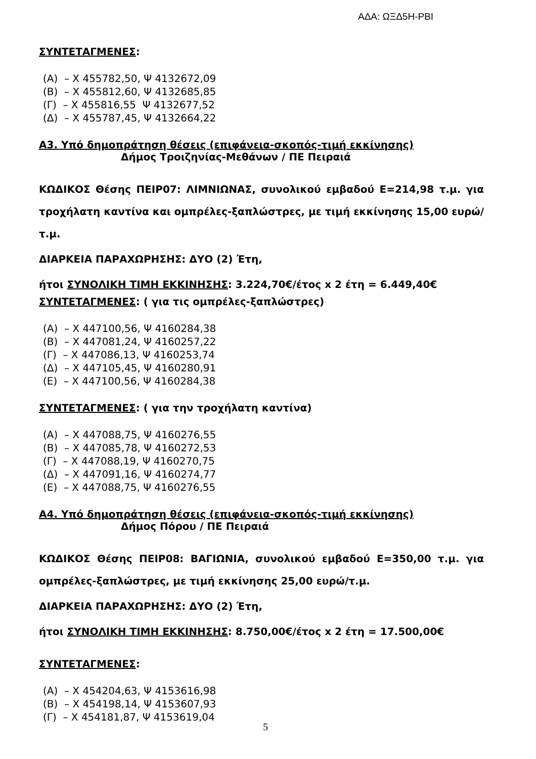ΑΔΑ: ΩΞΔ5Η-ΡΒΙ
ΣΥΝΤΕΤΑΓΜΕΝΕΣ:
(Α) – Χ 455782,50, Ψ 4132672,09
(Β) – Χ 455812,60, Ψ 4132685,85
(Γ) – Χ 455816,55 Ψ 4132677,52
(Δ) – Χ 455787,45, Ψ 4132664,22
Α3. Υπό δημοπράτηση θέσεις (επιφάνεια-σκοπός-τιμή εκκίνησης)
Δήμος Τροιζηνίας-Μεθάνων / ΠΕ Πειραιά
ΚΩΔΙΚΟΣ Θέσης ΠΕΙΡ07: ΛΙΜΝΙΩΝΑΣ, συνολικού εμβαδού Ε=214,98 τ.μ. για τροχήλατη καντίνα και ομπρέλες-ξαπλώστρες, με τιμή εκκίνησης 15,00 ευρώ/τ.μ.
ΔΙΑΡΚΕΙΑ ΠΑΡΑΧΩΡΗΣΗΣ: ΔΥΟ (2) Έτη,
ήτοι ΣΥΝΟΛΙΚΗ ΤΙΜΗ ΕΚΚΙΝΗΣΗΣ: 3.224,70€/έτος x 2 έτη = 6.449,40€
ΣΥΝΤΕΤΑΓΜΕΝΕΣ: ( για τις ομπρέλες-ξαπλώστρες)
(Α) – Χ 447100,56, Ψ 4160284,38
(Β) – Χ 447081,24, Ψ 4160257,22
(Γ) – Χ 447086,13, Ψ 4160253,74
(Δ) – Χ 447105,45, Ψ 4160280,91
(Ε) – Χ 447100,56, Ψ 4160284,38
ΣΥΝΤΕΤΑΓΜΕΝΕΣ: ( για την τροχήλατη καντίνα)
(Α) – Χ 447088,75, Ψ 4160276,55
(Β) – Χ 447085,78, Ψ 4160272,53
(Γ) – Χ 447088,19, Ψ 4160270,75
(Δ) – Χ 447091,16, Ψ 4160274,77
(Ε) – Χ 447088,75, Ψ 4160276,55
Α4. Υπό δημοπράτηση θέσεις (επιφάνεια-σκοπός-τιμή εκκίνησης)
Δήμος Πόρου / ΠΕ Πειραιά
ΚΩΔΙΚΟΣ Θέσης ΠΕΙΡ08: ΒΑΓΙΩΝΙΑ, συνολικού εμβαδού Ε=350,00 τ.μ. για ομπρέλες-ξαπλώστρες, με τιμή εκκίνησης 25,00 ευρώ/τ.μ.
ΔΙΑΡΚΕΙΑ ΠΑΡΑΧΩΡΗΣΗΣ: ΔΥΟ (2) Έτη,
ήτοι ΣΥΝΟΛΙΚΗ ΤΙΜΗ ΕΚΚΙΝΗΣΗΣ: 8.750,00€/έτος x 2 έτη = 17.500,00€
ΣΥΝΤΕΤΑΓΜΕΝΕΣ:
(Α) – Χ 454204,63, Ψ 4153616,98
(Β) – Χ 454198,14, Ψ 4153607,93
(Γ) – Χ 454181,87, Ψ 4153619,04
5